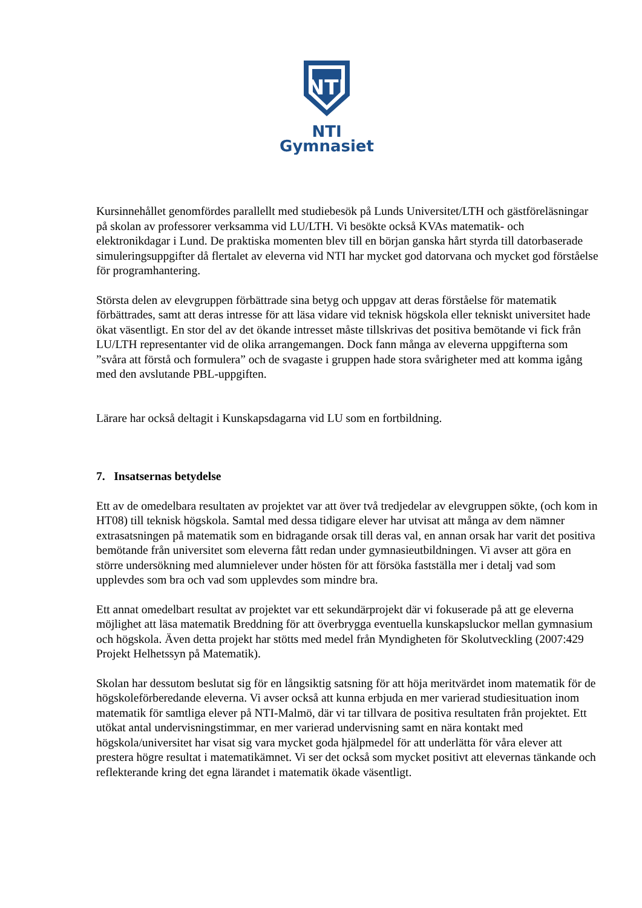NTI
NTI Gymnasiet
Kursinnehållet genomfördes parallellt med studiebesök på Lunds Universitet/LTH och gästföreläsningar på skolan av professorer verksamma vid LU/LTH. Vi besökte också KVAs matematik- och elektronikdagar i Lund. De praktiska momenten blev till en början ganska hårt styrda till datorbaserade simuleringsuppgifter då flertalet av eleverna vid NTI har mycket god datorvana och mycket god förståelse för programhantering.
Största delen av elevgruppen förbättrade sina betyg och uppgav att deras förståelse för matematik förbättrades, samt att deras intresse för att läsa vidare vid teknisk högskola eller tekniskt universitet hade ökat väsentligt. En stor del av det ökande intresset måste tillskrivas det positiva bemötande vi fick från LU/LTH representanter vid de olika arrangemangen. Dock fann många av eleverna uppgifterna som ”svåra att förstå och formulera” och de svagaste i gruppen hade stora svårigheter med att komma igång med den avslutande PBL-uppgiften.
Lärare har också deltagit i Kunskapsdagarna vid LU som en fortbildning.
7. Insatsernas betydelse
Ett av de omedelbara resultaten av projektet var att över två tredjedelar av elevgruppen sökte, (och kom in HT08) till teknisk högskola. Samtal med dessa tidigare elever har utvisat att många av dem nämner extrasatsningen på matematik som en bidragande orsak till deras val, en annan orsak har varit det positiva bemötande från universitet som eleverna fått redan under gymnasieutbildningen. Vi avser att göra en större undersökning med alumnielever under hösten för att försöka fastställa mer i detalj vad som upplevdes som bra och vad som upplevdes som mindre bra.
Ett annat omedelbart resultat av projektet var ett sekundärprojekt där vi fokuserade på att ge eleverna möjlighet att läsa matematik Breddning för att överbrygga eventuella kunskapsluckor mellan gymnasium och högskola. Även detta projekt har stötts med medel från Myndigheten för Skolutveckling (2007:429 Projekt Helhetssyn på Matematik).
Skolan har dessutom beslutat sig för en långsiktig satsning för att höja meritvärdet inom matematik för de högskoleförberedande eleverna. Vi avser också att kunna erbjuda en mer varierad studiesituation inom matematik för samtliga elever på NTI-Malmö, där vi tar tillvara de positiva resultaten från projektet. Ett utökat antal undervisningstimmar, en mer varierad undervisning samt en nära kontakt med högskola/universitet har visat sig vara mycket goda hjälpmedel för att underlätta för våra elever att prestera högre resultat i matematikämnet. Vi ser det också som mycket positivt att elevernas tänkande och reflekterande kring det egna lärandet i matematik ökade väsentligt.